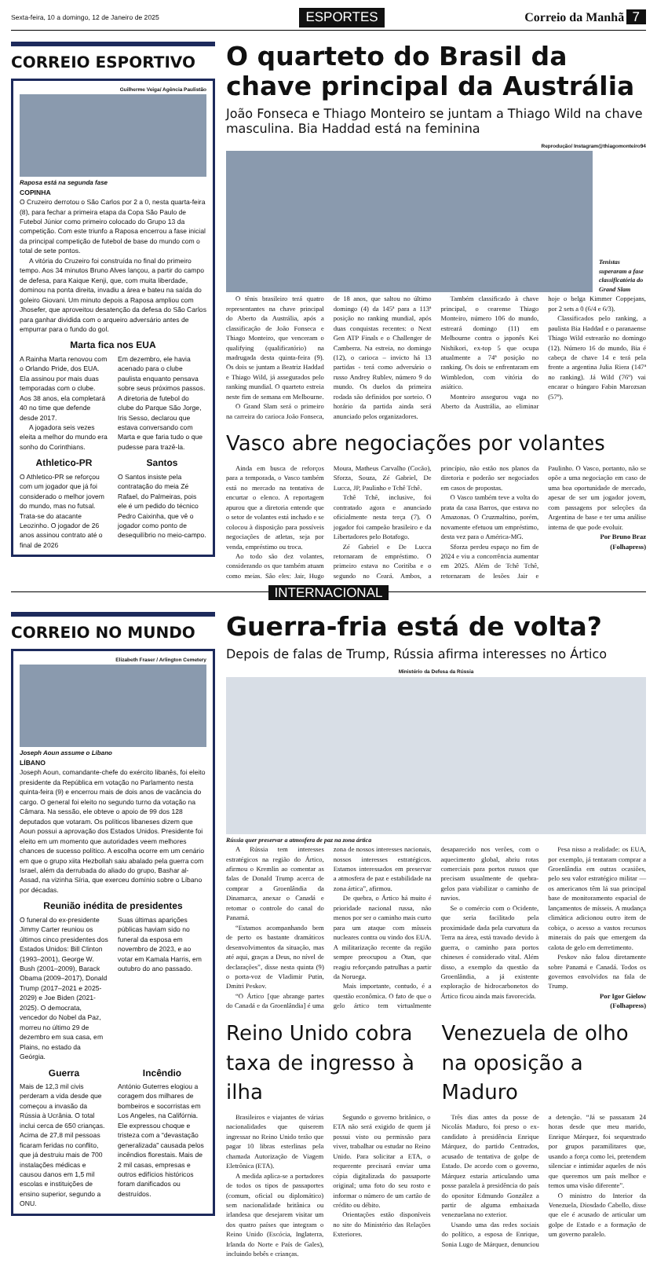Sexta-feira, 10 a domingo, 12 de Janeiro de 2025 ESPORTES Correio da Manhã 7
CORREIO ESPORTIVO
Guilherme Veiga/ Agência Paulistão
Raposa está na segunda fase
COPINHA
O Cruzeiro derrotou o São Carlos por 2 a 0, nesta quarta-feira (8), para fechar a primeira etapa da Copa São Paulo de Futebol Júnior como primeiro colocado do Grupo 13 da competição. Com este triunfo a Raposa encerrou a fase inicial da principal competição de futebol de base do mundo com o total de sete pontos.
A vitória do Cruzeiro foi construída no final do primeiro tempo. Aos 34 minutos Bruno Alves lançou, a partir do campo de defesa, para Kaique Kenji, que, com muita liberdade, dominou na ponta direita, invadiu a área e bateu na saída do goleiro Giovani. Um minuto depois a Raposa ampliou com Jhosefer, que aproveitou desatenção da defesa do São Carlos para ganhar dividida com o arqueiro adversário antes de empurrar para o fundo do gol.
Marta fica nos EUA
A Rainha Marta renovou com o Orlando Pride, dos EUA. Ela assinou por mais duas temporadas com o clube. Aos 38 anos, ela completará 40 no time que defende desde 2017.
A jogadora seis vezes eleita a melhor do mundo era sonho do Corinthians.
Em dezembro, ele havia acenado para o clube paulista enquanto pensava sobre seus próximos passos. A diretoria de futebol do clube do Parque São Jorge, Iris Sesso, declarou que estava conversando com Marta e que faria tudo o que pudesse para trazê-la.
Athletico-PR
O Athletico-PR se reforçou com um jogador que já foi considerado o melhor jovem do mundo, mas no futsal. Trata-se do atacante Leozinho. O jogador de 26 anos assinou contrato até o final de 2026
Santos
O Santos insiste pela contratação do meia Zé Rafael, do Palmeiras, pois ele é um pedido do técnico Pedro Caixinha, que vê o jogador como ponto de desequilíbrio no meio-campo.
O quarteto do Brasil da chave principal da Austrália
João Fonseca e Thiago Monteiro se juntam a Thiago Wild na chave masculina. Bia Haddad está na feminina
Reprodução/ Instagram@thiagomonteiro94
Tenistas superaram a fase classificatória do Grand Slam
O tênis brasileiro terá quatro representantes na chave principal do Aberto da Austrália, após a classificação de João Fonseca e Thiago Monteiro, que venceram o qualifying (qualificatório) na madrugada desta quinta-feira (9). Os dois se juntam a Beatriz Haddad e Thiago Wild, já assegurados pelo ranking mundial. O quarteto estreia neste fim de semana em Melbourne.
O Grand Slam será o primeiro na carreira do carioca João Fonseca, de 18 anos, que saltou no último domingo (4) da 145ª para a 113ª posição no ranking mundial, após duas conquistas recentes: o Next Gen ATP Finals e o Challenger de Camberra. Na estreia, no domingo (12), o carioca – invicto há 13 partidas - terá como adversário o russo Andrey Rublev, número 9 do mundo. Os duelos da primeira rodada são definidos por sorteio. O horário da partida ainda será anunciado pelos organizadores.
Também classificado à chave principal, o cearense Thiago Monteiro, número 106 do mundo, estreará domingo (11) em Melbourne contra o japonês Kei Nishikori, ex-top 5 que ocupa atualmente a 74ª posição no ranking. Os dois se enfrentaram em Wimbledon, com vitória do asiático.
Monteiro assegurou vaga no Aberto da Austrália, ao eliminar hoje o belga Kimmer Coppejans, por 2 sets a 0 (6/4 e 6/3).
Classificados pelo ranking, a paulista Bia Haddad e o paranaense Thiago Wild estrearão no domingo (12). Número 16 do mundo, Bia é cabeça de chave 14 e terá pela frente a argentina Julia Riera (147ª no ranking). Já Wild (76º) vai encarar o húngaro Fabin Marozsan (57º).
Vasco abre negociações por volantes
Ainda em busca de reforços para a temporada, o Vasco também está no mercado na tentativa de encurtar o elenco. A reportagem apurou que a diretoria entende que o setor de volantes está inchado e se colocou à disposição para possíveis negociações de atletas, seja por venda, empréstimo ou troca.
Ao todo são dez volantes, considerando os que também atuam como meias. São eles: Jair, Hugo Moura, Matheus Carvalho (Cocão), Sforza, Souza, Zé Gabriel, De Lucca, JP, Paulinho e Tchê Tchê.
Tchê Tchê, inclusive, foi contratado agora e anunciado oficialmente nesta terça (7). O jogador foi campeão brasileiro e da Libertadores pelo Botafogo.
Zé Gabriel e De Lucca retornaram de empréstimo. O primeiro estava no Coritiba e o segundo no Ceará. Ambos, a princípio, não estão nos planos da diretoria e poderão ser negociados em casos de propostas.
O Vasco também teve a volta do prata da casa Barros, que estava no Amazonas. O Cruzmaltino, porém, novamente efetuou um empréstimo, desta vez para o América-MG.
Sforza perdeu espaço no fim de 2024 e viu a concorrência aumentar em 2025. Além de Tchê Tchê, retornaram de lesões Jair e Paulinho. O Vasco, portanto, não se opõe a uma negociação em caso de uma boa oportunidade de mercado, apesar de ser um jogador jovem, com passagens por seleções da Argentina de base e ter uma análise interna de que pode evoluir.
Por Bruno Braz
(Folhapress)
INTERNACIONAL
CORREIO NO MUNDO
Elizabeth Fraser / Arlington Cemetery
Joseph Aoun assume o Líbano
LÍBANO
Joseph Aoun, comandante-chefe do exército libanês, foi eleito presidente da República em votação no Parlamento nesta quinta-feira (9) e encerrou mais de dois anos de vacância do cargo. O general foi eleito no segundo turno da votação na Câmara. Na sessão, ele obteve o apoio de 99 dos 128 deputados que votaram. Os políticos libaneses dizem que Aoun possui a aprovação dos Estados Unidos. Presidente foi eleito em um momento que autoridades veem melhores chances de sucesso político. A escolha ocorre em um cenário em que o grupo xiita Hezbollah saiu abalado pela guerra com Israel, além da derrubada do aliado do grupo, Bashar al-Assad, na vizinha Síria, que exerceu domínio sobre o Líbano por décadas.
Reunião inédita de presidentes
O funeral do ex-presidente Jimmy Carter reuniou os últimos cinco presidentes dos Estados Unidos: Bill Clinton (1993–2001), George W. Bush (2001–2009), Barack Obama (2009–2017), Donald Trump (2017–2021 e 2025-2029) e Joe Biden (2021-2025). O democrata, vencedor do Nobel da Paz, morreu no último 29 de dezembro em sua casa, em Plains, no estado da Geórgia.
Suas últimas aparições públicas haviam sido no funeral da esposa em novembro de 2023, e ao votar em Kamala Harris, em outubro do ano passado.
Guerra
Mais de 12,3 mil civis perderam a vida desde que começou a invasão da Rússia à Ucrânia. O total inclui cerca de 650 crianças. Acima de 27,8 mil pessoas ficaram feridas no conflito, que já destruiu mais de 700 instalações médicas e causou danos em 1,5 mil escolas e instituições de ensino superior, segundo a ONU.
Incêndio
António Guterres elogiou a coragem dos milhares de bombeiros e socorristas em Los Angeles, na Califórnia. Ele expressou choque e tristeza com a “devastação generalizada” causada pelos incêndios florestais. Mais de 2 mil casas, empresas e outros edifícios históricos foram danificados ou destruídos.
Guerra-fria está de volta?
Depois de falas de Trump, Rússia afirma interesses no Ártico
Ministério da Defesa da Rússia
Rússia quer preservar a atmosfera de paz na zona ártica
A Rússia tem interesses estratégicos na região do Ártico, afirmou o Kremlin ao comentar as falas de Donald Trump acerca de comprar a Groenlândia da Dinamarca, anexar o Canadá e retomar o controle do canal do Panamá.
“Estamos acompanhando bem de perto os bastante dramáticos desenvolvimentos da situação, mas até aqui, graças a Deus, no nível de declarações”, disse nesta quinta (9) o porta-voz de Vladimir Putin, Dmitri Peskov.
“O Ártico [que abrange partes do Canadá e da Groenlândia] é uma zona de nossos interesses nacionais, nossos interesses estratégicos. Estamos interessados em preservar a atmosfera de paz e estabilidade na zona ártica”, afirmou.
De quebra, o Ártico há muito é prioridade nacional russa, não menos por ser o caminho mais curto para um ataque com mísseis nucleares contra ou vindo dos EUA. A militarização recente da região sempre preocupou a Otan, que reagiu reforçando patrulhas a partir da Noruega.
Mais importante, contudo, é a questão econômica. O fato de que o gelo ártico tem virtualmente desaparecido nos verões, com o aquecimento global, abriu rotas comerciais para portos russos que precisam usualmente de quebra-gelos para viabilizar o caminho de navios.
Se o comércio com o Ocidente, que seria facilitado pela proximidade dada pela curvatura da Terra na área, está travado devido à guerra, o caminho para portos chineses é considerado vital. Além disso, a exemplo da questão da Groenlândia, a já existente exploração de hidrocarbonetos do Ártico ficou ainda mais favorecida.
Pesa nisso a realidade: os EUA, por exemplo, já tentaram comprar a Groenlândia em outras ocasiões, pelo seu valor estratégico militar — os americanos têm lá sua principal base de monitoramento espacial de lançamentos de mísseis. A mudança climática adicionou outro item de cobiça, o acesso a vastos recursos minerais do país que emergem da calota de gelo em derretimento.
Peskov não falou diretamente sobre Panamá e Canadá. Todos os governos envolvidos na fala de Trump.
Por Igor Gielow
(Folhapress)
Reino Unido cobra taxa de ingresso à ilha
Brasileiros e viajantes de várias nacionalidades que quiserem ingressar no Reino Unido terão que pagar 10 libras esterlinas pela chamada Autorização de Viagem Eletrônica (ETA).
A medida aplica-se a portadores de todos os tipos de passaportes (comum, oficial ou diplomático) sem nacionalidade britânica ou irlandesa que desejarem visitar um dos quatro países que integram o Reino Unido (Escócia, Inglaterra, Irlanda do Norte e País de Gales), incluindo bebês e crianças.
Segundo o governo britânico, o ETA não será exigido de quem já possui visto ou permissão para viver, trabalhar ou estudar no Reino Unido. Para solicitar a ETA, o requerente precisará enviar uma cópia digitalizada do passaporte original; uma foto do seu rosto e informar o número de um cartão de crédito ou débito.
Orientações estão disponíveis no site do Ministério das Relações Exteriores.
Venezuela de olho na oposição a Maduro
Três dias antes da posse de Nicolás Maduro, foi preso o ex-candidato à presidência Enrique Márquez, do partido Centrados, acusado de tentativa de golpe de Estado. De acordo com o governo, Márquez estaria articulando uma posse paralela à presidência do país do opositor Edmundo González a partir de alguma embaixada venezuelana no exterior.
Usando uma das redes sociais do político, a esposa de Enrique, Sonia Lugo de Márquez, denunciou a detenção. “Já se passaram 24 horas desde que meu marido, Enrique Márquez, foi sequestrado por grupos paramilitares que, usando a força como lei, pretendem silenciar e intimidar aqueles de nós que queremos um país melhor e temos uma visão diferente”.
O ministro do Interior da Venezuela, Diosdado Cabello, disse que ele é acusado de articular um golpe de Estado e a formação de um governo paralelo.